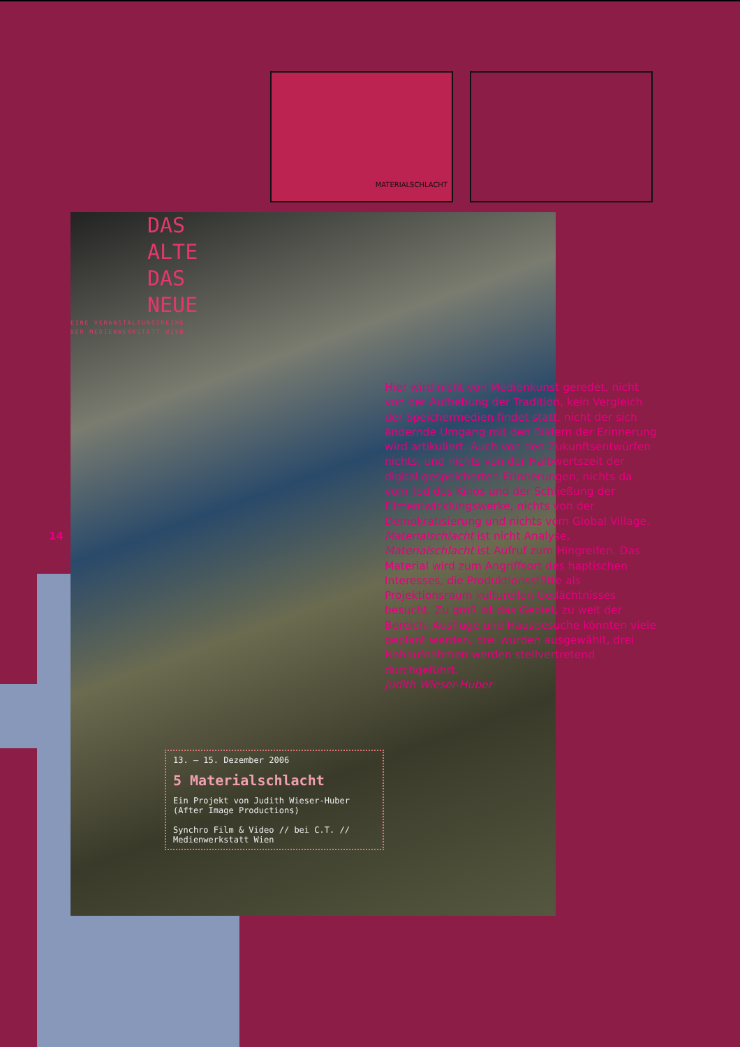MATERIALSCHLACHT
DAS
ALTE
DAS
NEUE
EINE VERANSTALTUNGSREIHE
DER MEDIENWERKSTATT WIEN
13. – 15. Dezember 2006
5 Materialschlacht
Ein Projekt von Judith Wieser-Huber (After Image Productions)
Synchro Film & Video // bei C.T. // Medienwerkstatt Wien
14
Hier wird nicht von Medienkunst geredet, nicht von der Aufhebung der Tradition, kein Vergleich der Speichermedien findet statt, nicht der sich ändernde Umgang mit den Bildern der Erinnerung wird artikuliert. Auch von den Zukunftsentwürfen nichts, und nichts von der Halbwertszeit der digital gespeicherten Erinnerungen, nichts da vom Tod des Kinos und der Schließung der Filmentwicklungswerke, nichts von der Demokratisierung und nichts vom Global Village. Materialschlacht ist nicht Analyse, Materialschlacht ist Aufruf zum Hingreifen. Das Material wird zum Angriffsort des haptischen Interesses, die Produktionsstätte als Projektionsraum kulturellen Gedächtnisses besucht. Zu groß ist das Gebiet, zu weit der Bereich, Ausflüge und Hausbesuche könnten viele geplant werden, drei wurden ausgewählt, drei Nahaufnahmen werden stellvertretend durchgeführt.
Judith Wieser-Huber